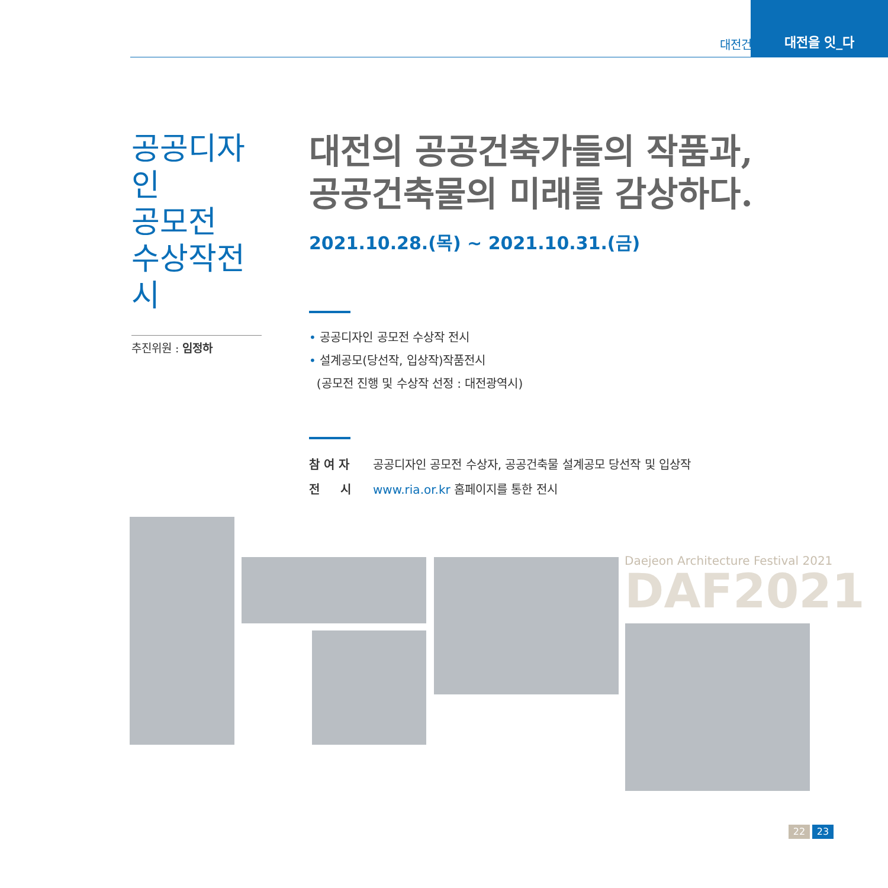대전건축페스티벌
대전을 잇_다
공공디자인
공모전
수상작전시
추진위원 : 임정하
대전의 공공건축가들의 작품과,
공공건축물의 미래를 감상하다.
2021.10.28.(목) ~ 2021.10.31.(금)
• 공공디자인 공모전 수상작 전시
• 설계공모(당선작, 입상작)작품전시
(공모전 진행 및 수상작 선정 : 대전광역시)
참 여 자 공공디자인 공모전 수상자, 공공건축물 설계공모 당선작 및 입상작
전 시 www.ria.or.kr 홈페이지를 통한 전시
Daejeon Architecture Festival 2021
DAF2021
22 23